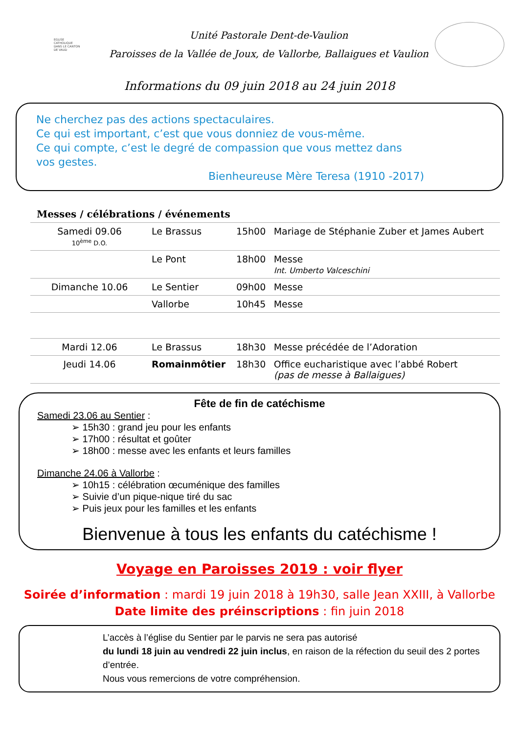EGLISE
CATHOLIQUE
DANS LE CANTON
DE VAUD
Unité Pastorale Dent-de-Vaulion
Paroisses de la Vallée de Joux, de Vallorbe, Ballaigues et Vaulion
Informations du 09 juin 2018 au 24 juin 2018
Ne cherchez pas des actions spectaculaires.
Ce qui est important, c’est que vous donniez de vous-même.
Ce qui compte, c’est le degré de compassion que vous mettez dans
vos gestes.
Bienheureuse Mère Teresa (1910 -2017)
Messes / célébrations / événements
| Samedi 09.06 10<sup>ème</sup> D.O. | Le Brassus | 15h00 | Mariage de Stéphanie Zuber et James Aubert |
| | Le Pont | 18h00 | Messe Int. Umberto Valceschini |
| Dimanche 10.06 | Le Sentier | 09h00 | Messe |
| | Vallorbe | 10h45 | Messe |
| Mardi 12.06 | Le Brassus | 18h30 | Messe précédée de l’Adoration |
| Jeudi 14.06 | Romainmôtier | 18h30 | Office eucharistique avec l’abbé Robert (pas de messe à Ballaigues) |
Fête de fin de catéchisme
Samedi 23.06 au Sentier :
➢ 15h30 : grand jeu pour les enfants
➢ 17h00 : résultat et goûter
➢ 18h00 : messe avec les enfants et leurs familles
Dimanche 24.06 à Vallorbe :
➢ 10h15 : célébration œcuménique des familles
➢ Suivie d’un pique-nique tiré du sac
➢ Puis jeux pour les familles et les enfants
Bienvenue à tous les enfants du catéchisme !
Voyage en Paroisses 2019 : voir flyer
Soirée d’information : mardi 19 juin 2018 à 19h30, salle Jean XXIII, à Vallorbe
Date limite des préinscriptions : fin juin 2018
L’accès à l’église du Sentier par le parvis ne sera pas autorisé
du lundi 18 juin au vendredi 22 juin inclus, en raison de la réfection du seuil des 2 portes d’entrée.
Nous vous remercions de votre compréhension.